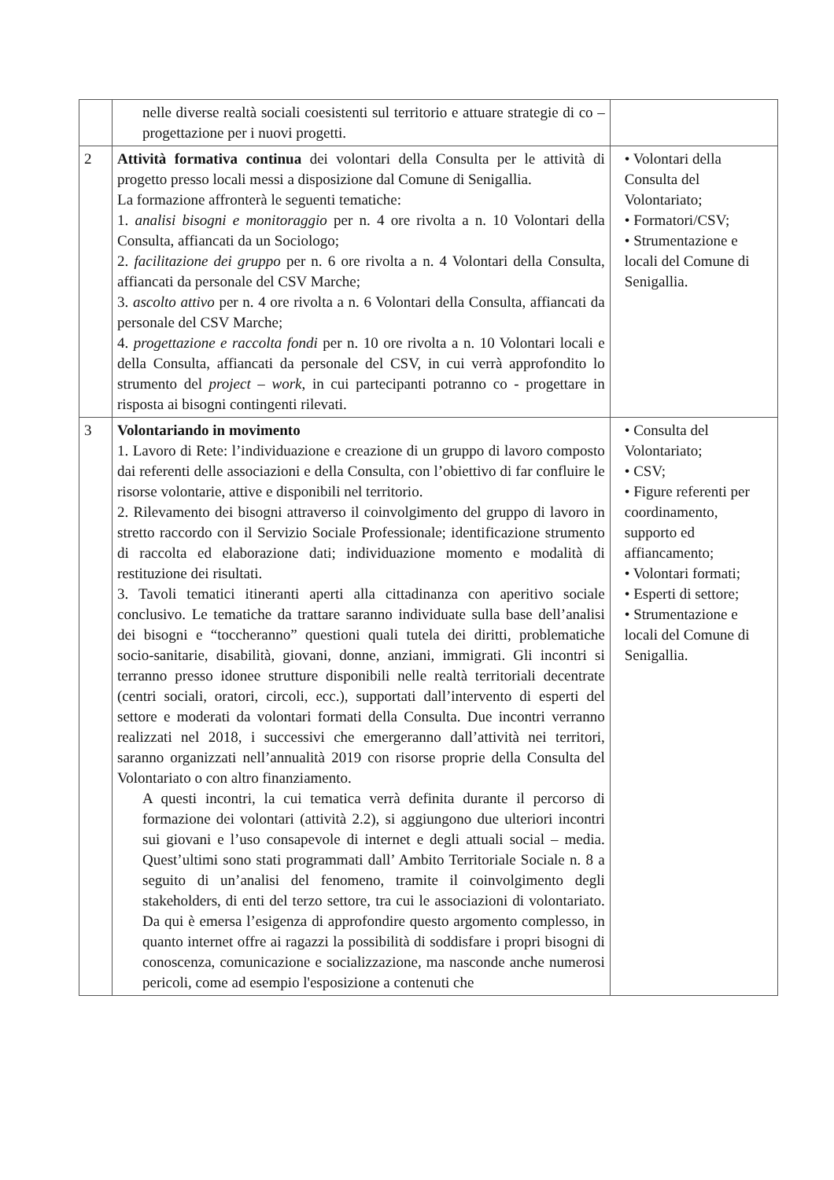| | nelle diverse realtà sociali coesistenti sul territorio e attuare strategie di co – progettazione per i nuovi progetti. | |
| 2 | Attività formativa continua dei volontari della Consulta per le attività di progetto presso locali messi a disposizione dal Comune di Senigallia. La formazione affronterà le seguenti tematiche: 1. analisi bisogni e monitoraggio per n. 4 ore rivolta a n. 10 Volontari della Consulta, affiancati da un Sociologo; 2. facilitazione dei gruppo per n. 6 ore rivolta a n. 4 Volontari della Consulta, affiancati da personale del CSV Marche; 3. ascolto attivo per n. 4 ore rivolta a n. 6 Volontari della Consulta, affiancati da personale del CSV Marche; 4. progettazione e raccolta fondi per n. 10 ore rivolta a n. 10 Volontari locali e della Consulta, affiancati da personale del CSV, in cui verrà approfondito lo strumento del project – work , in cui partecipanti potranno co - progettare in risposta ai bisogni contingenti rilevati. | • Volontari della Consulta del Volontariato; • Formatori/CSV; • Strumentazione e locali del Comune di Senigallia. |
| 3 | Volontariando in movimento 1. Lavoro di Rete: l’individuazione e creazione di un gruppo di lavoro composto dai referenti delle associazioni e della Consulta, con l’obiettivo di far confluire le risorse volontarie, attive e disponibili nel territorio. 2. Rilevamento dei bisogni attraverso il coinvolgimento del gruppo di lavoro in stretto raccordo con il Servizio Sociale Professionale; identificazione strumento di raccolta ed elaborazione dati; individuazione momento e modalità di restituzione dei risultati. 3. Tavoli tematici itineranti aperti alla cittadinanza con aperitivo sociale conclusivo. Le tematiche da trattare saranno individuate sulla base dell’analisi dei bisogni e “toccheranno” questioni quali tutela dei diritti, problematiche socio-sanitarie, disabilità, giovani, donne, anziani, immigrati. Gli incontri si terranno presso idonee strutture disponibili nelle realtà territoriali decentrate (centri sociali, oratori, circoli, ecc.), supportati dall’intervento di esperti del settore e moderati da volontari formati della Consulta. Due incontri verranno realizzati nel 2018, i successivi che emergeranno dall’attività nei territori, saranno organizzati nell’annualità 2019 con risorse proprie della Consulta del Volontariato o con altro finanziamento. A questi incontri, la cui tematica verrà definita durante il percorso di formazione dei volontari (attività 2.2), si aggiungono due ulteriori incontri sui giovani e l’uso consapevole di internet e degli attuali social – media. Quest’ultimi sono stati programmati dall’ Ambito Territoriale Sociale n. 8 a seguito di un’analisi del fenomeno, tramite il coinvolgimento degli stakeholders, di enti del terzo settore, tra cui le associazioni di volontariato. Da qui è emersa l’esigenza di approfondire questo argomento complesso, in quanto internet offre ai ragazzi la possibilità di soddisfare i propri bisogni di conoscenza, comunicazione e socializzazione, ma nasconde anche numerosi pericoli, come ad esempio l'esposizione a contenuti che | • Consulta del Volontariato; • CSV; • Figure referenti per coordinamento, supporto ed affiancamento; • Volontari formati; • Esperti di settore; • Strumentazione e locali del Comune di Senigallia. |